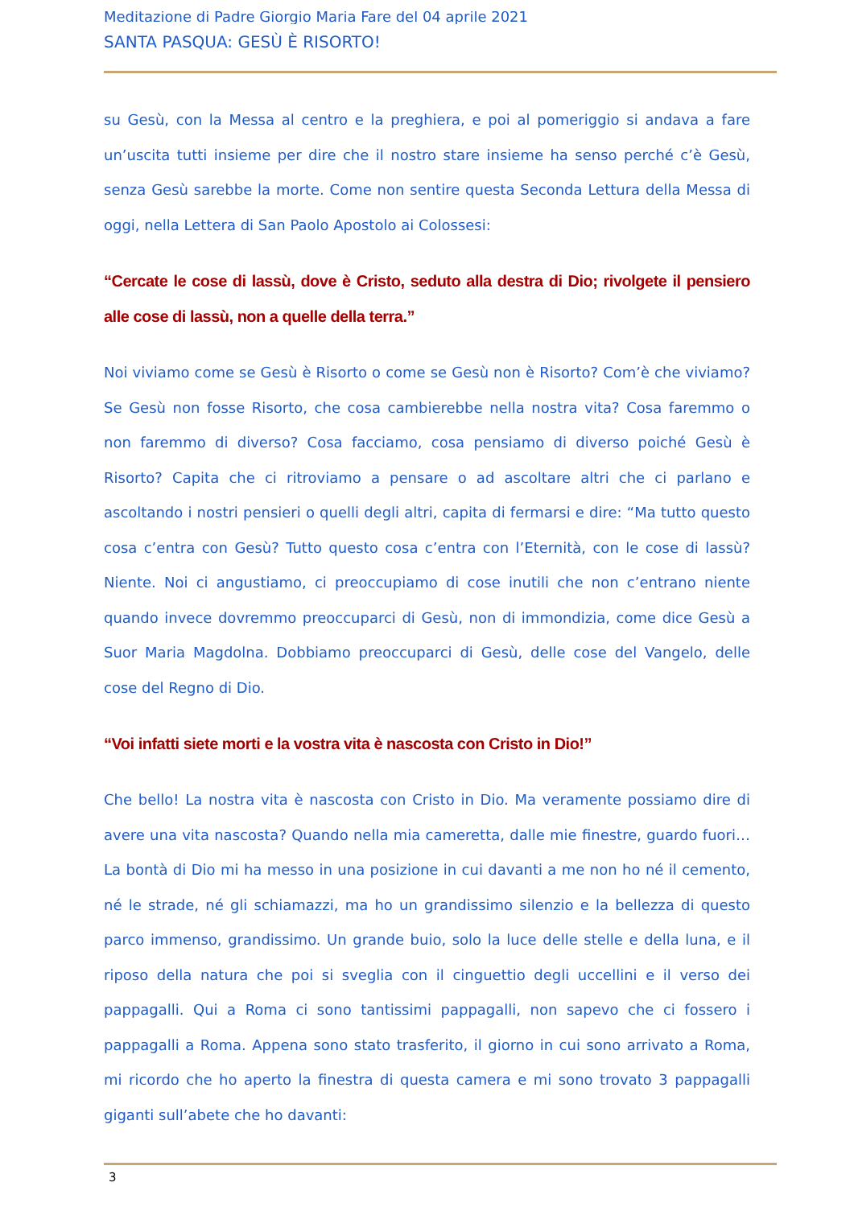Meditazione di Padre Giorgio Maria Fare del 04 aprile 2021
SANTA PASQUA: GESÙ È RISORTO!
su Gesù, con la Messa al centro e la preghiera, e poi al pomeriggio si andava a fare un’uscita tutti insieme per dire che il nostro stare insieme ha senso perché c’è Gesù, senza Gesù sarebbe la morte. Come non sentire questa Seconda Lettura della Messa di oggi, nella Lettera di San Paolo Apostolo ai Colossesi:
“Cercate le cose di lassù, dove è Cristo, seduto alla destra di Dio; rivolgete il pensiero alle cose di lassù, non a quelle della terra.”
Noi viviamo come se Gesù è Risorto o come se Gesù non è Risorto? Com’è che viviamo? Se Gesù non fosse Risorto, che cosa cambierebbe nella nostra vita? Cosa faremmo o non faremmo di diverso? Cosa facciamo, cosa pensiamo di diverso poiché Gesù è Risorto? Capita che ci ritroviamo a pensare o ad ascoltare altri che ci parlano e ascoltando i nostri pensieri o quelli degli altri, capita di fermarsi e dire: “Ma tutto questo cosa c’entra con Gesù? Tutto questo cosa c’entra con l’Eternità, con le cose di lassù? Niente. Noi ci angustiamo, ci preoccupiamo di cose inutili che non c’entrano niente quando invece dovremmo preoccuparci di Gesù, non di immondizia, come dice Gesù a Suor Maria Magdolna. Dobbiamo preoccuparci di Gesù, delle cose del Vangelo, delle cose del Regno di Dio.
“Voi infatti siete morti e la vostra vita è nascosta con Cristo in Dio!”
Che bello! La nostra vita è nascosta con Cristo in Dio. Ma veramente possiamo dire di avere una vita nascosta? Quando nella mia cameretta, dalle mie finestre, guardo fuori… La bontà di Dio mi ha messo in una posizione in cui davanti a me non ho né il cemento, né le strade, né gli schiamazzi, ma ho un grandissimo silenzio e la bellezza di questo parco immenso, grandissimo. Un grande buio, solo la luce delle stelle e della luna, e il riposo della natura che poi si sveglia con il cinguettio degli uccellini e il verso dei pappagalli. Qui a Roma ci sono tantissimi pappagalli, non sapevo che ci fossero i pappagalli a Roma. Appena sono stato trasferito, il giorno in cui sono arrivato a Roma, mi ricordo che ho aperto la finestra di questa camera e mi sono trovato 3 pappagalli giganti sull’abete che ho davanti:
3